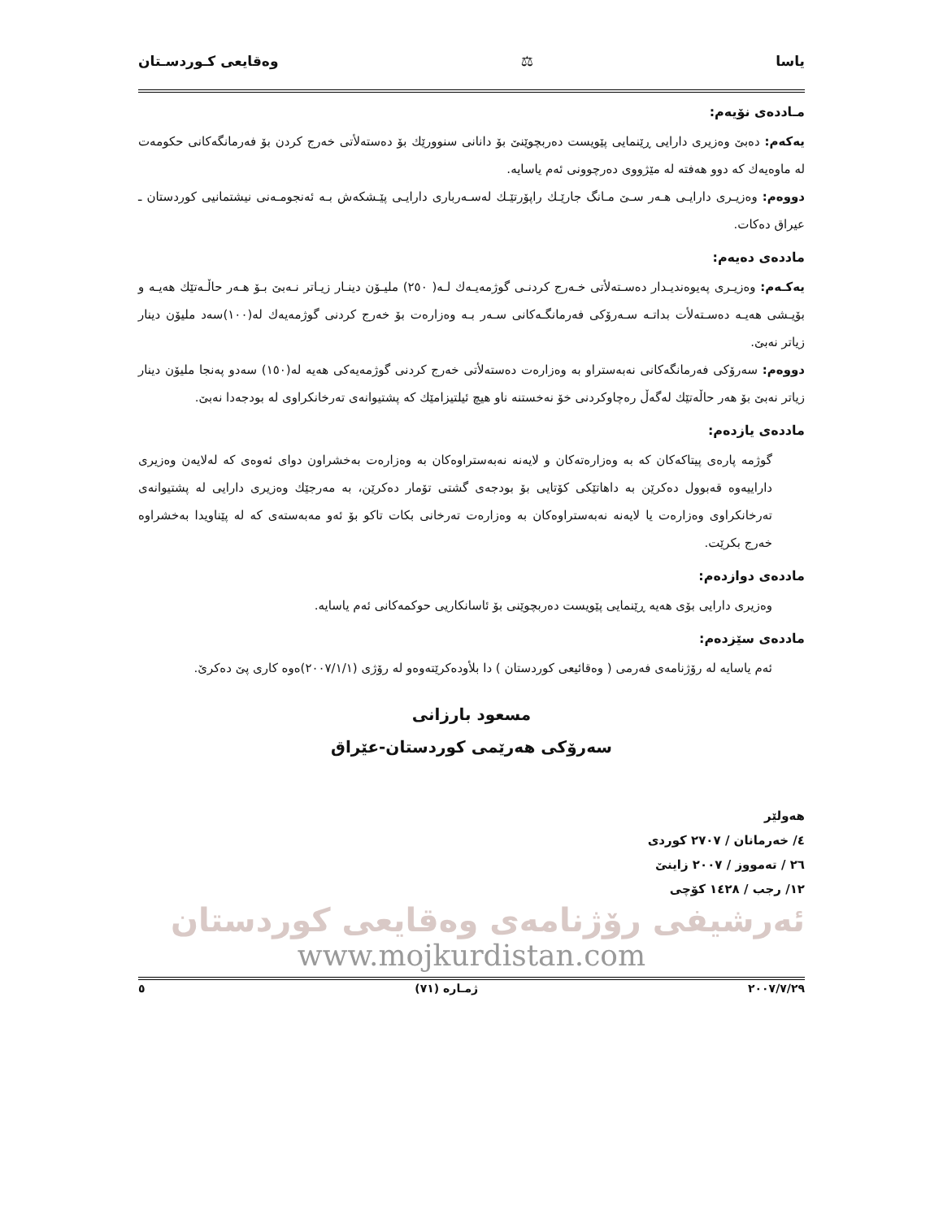یاسا ⚖ وەقایعی کـوردسـتان
مـاددەی نۆیەم:
یەکەم: دەبێ وەزیری دارایی ڕێنمایی پێویست دەربچوێنێ بۆ دانانی سنوورێك بۆ دەستەلأتی خەرج کردن بۆ فەرمانگەکانی حکومەت لە ماوەیەك کە دوو هەفتە لە مێژووی دەرچوونی ئەم یاسایە.
دووەم: وەزیـری دارایـی هـەر سـێ مـانگ جارێـك راپۆرتێـك لەسـەرباری دارایـی پێـشکەش بـە ئەنجومـەنی نیشتمانیی کوردستان ـ عیراق دەکات.
ماددەی دەیەم:
یەکـەم: وەزیـری پەیوەندیـدار دەسـتەلأتی خـەرج کردنـی گوژمەیـەك لـە( ٢٥٠) ملیـۆن دینـار زیـاتر نـەبێ بـۆ هـەر حاڵـەتێك هەیـە و بۆیـشی هەیـە دەسـتەلأت بداتـە سـەرۆکی فەرمانگـەکانی سـەر بـە وەزارەت بۆ خەرج کردنی گوژمەیەك لە(١٠٠)سەد ملیۆن دینار زیاتر نەبێ.
دووەم: سەرۆکی فەرمانگەکانی نەبەستراو بە وەزارەت دەستەلأتی خەرج کردنی گوژمەیەکی هەیە لە(١٥٠) سەدو پەنجا ملیۆن دینار زیاتر نەبێ بۆ هەر حاڵەتێك لەگەڵ رەچاوکردنی خۆ نەخستنە ناو هیچ ئیلتیزامێك کە پشتیوانەی تەرخانکراوی لە بودجەدا نەبێ.
ماددەی یازدەم:
گوژمە پارەی پیتاکەکان کە بە وەزارەتەکان و لایەنە نەبەستراوەکان بە وەزارەت بەخشراون دوای ئەوەی کە لەلایەن وەزیری داراییەوە قەبوول دەکرێن بە داهاتێکی کۆتایی بۆ بودجەی گشتی تۆمار دەکرێن، بە مەرجێك وەزیری دارایی لە پشتیوانەی تەرخانکراوی وەزارەت یا لایەنە نەبەستراوەکان بە وەزارەت تەرخانی بکات تاکو بۆ ئەو مەبەستەی کە لە پێناویدا بەخشراوە خەرج بکرێت.
ماددەی دوازدەم:
وەزیری دارایی بۆی هەیە ڕێنمایی پێویست دەربچوێنی بۆ ئاسانکاریی حوکمەکانی ئەم یاسایە.
ماددەی سێزدەم:
ئەم یاسایە لە رۆژنامەی فەرمی ( وەقائیعی کوردستان ) دا بلأودەکرێتەوەو لە رۆژی (٢٠٠٧/١/١)ەوە کاری پێ دەکرێ.
مسعود بارزانی
سەرۆکی هەرێمی کوردستان-عێراق
هەولێر
٤/ خەرمانان / ٢٧٠٧ کوردی
٢٦ / تەمووز / ٢٠٠٧ زاینێ
١٢/ رجب / ١٤٢٨ کۆچی
ئەرشیفی رۆژنامەی وەقایعی کوردستان
www.mojkurdistan.com
٢٠٠٧/٧/٢٩ ژمـارە (٧١) ٥